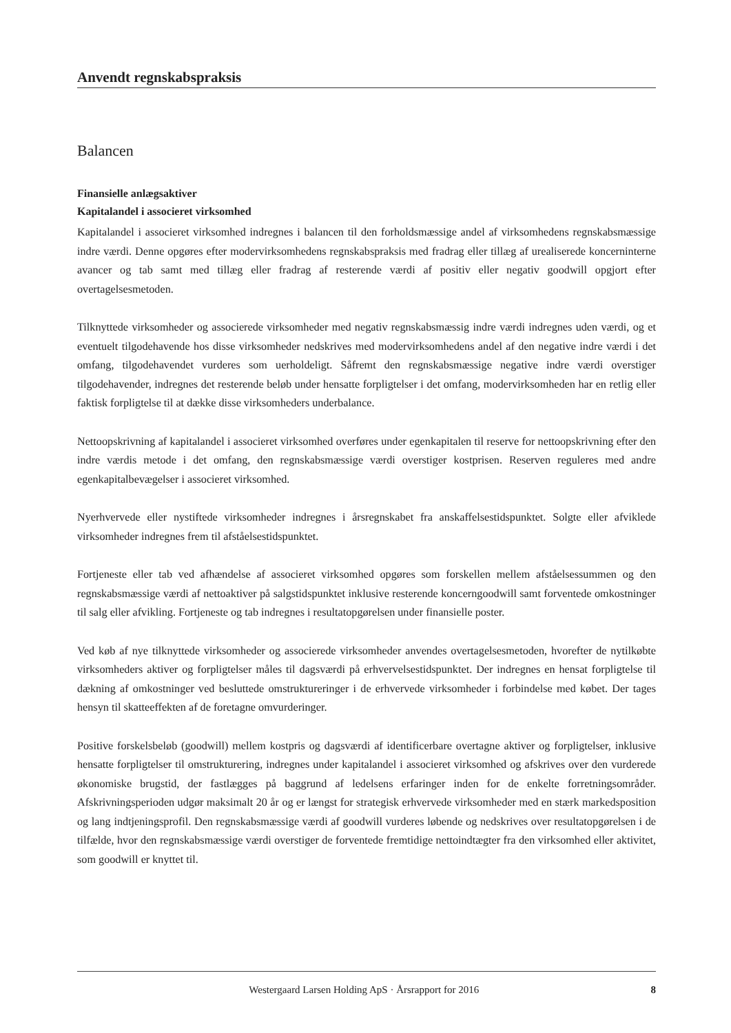Anvendt regnskabspraksis
Balancen
Finansielle anlægsaktiver
Kapitalandel i associeret virksomhed
Kapitalandel i associeret virksomhed indregnes i balancen til den forholdsmæssige andel af virksomhedens regnskabsmæssige indre værdi. Denne opgøres efter modervirksomhedens regnskabspraksis med fradrag eller tillæg af urealiserede koncerninterne avancer og tab samt med tillæg eller fradrag af resterende værdi af positiv eller negativ goodwill opgjort efter overtagelsesmetoden.
Tilknyttede virksomheder og associerede virksomheder med negativ regnskabsmæssig indre værdi indregnes uden værdi, og et eventuelt tilgodehavende hos disse virksomheder nedskrives med modervirksomhedens andel af den negative indre værdi i det omfang, tilgodehavendet vurderes som uerholdeligt. Såfremt den regnskabsmæssige negative indre værdi overstiger tilgodehavender, indregnes det resterende beløb under hensatte forpligtelser i det omfang, modervirksomheden har en retlig eller faktisk forpligtelse til at dække disse virksomheders underbalance.
Nettoopskrivning af kapitalandel i associeret virksomhed overføres under egenkapitalen til reserve for nettoopskrivning efter den indre værdis metode i det omfang, den regnskabsmæssige værdi overstiger kostprisen. Reserven reguleres med andre egenkapitalbevægelser i associeret virksomhed.
Nyerhvervede eller nystiftede virksomheder indregnes i årsregnskabet fra anskaffelsestidspunktet. Solgte eller afviklede virksomheder indregnes frem til afståelsestidspunktet.
Fortjeneste eller tab ved afhændelse af associeret virksomhed opgøres som forskellen mellem afståelsessummen og den regnskabsmæssige værdi af nettoaktiver på salgstidspunktet inklusive resterende koncerngoodwill samt forventede omkostninger til salg eller afvikling. Fortjeneste og tab indregnes i resultatopgørelsen under finansielle poster.
Ved køb af nye tilknyttede virksomheder og associerede virksomheder anvendes overtagelsesmetoden, hvorefter de nytilkøbte virksomheders aktiver og forpligtelser måles til dagsværdi på erhvervelsestidspunktet. Der indregnes en hensat forpligtelse til dækning af omkostninger ved besluttede omstruktureringer i de erhvervede virksomheder i forbindelse med købet. Der tages hensyn til skatteeffekten af de foretagne omvurderinger.
Positive forskelsbeløb (goodwill) mellem kostpris og dagsværdi af identificerbare overtagne aktiver og forpligtelser, inklusive hensatte forpligtelser til omstrukturering, indregnes under kapitalandel i associeret virksomhed og afskrives over den vurderede økonomiske brugstid, der fastlægges på baggrund af ledelsens erfaringer inden for de enkelte forretningsområder. Afskrivningsperioden udgør maksimalt 20 år og er længst for strategisk erhvervede virksomheder med en stærk markedsposition og lang indtjeningsprofil. Den regnskabsmæssige værdi af goodwill vurderes løbende og nedskrives over resultatopgørelsen i de tilfælde, hvor den regnskabsmæssige værdi overstiger de forventede fremtidige nettoindtægter fra den virksomhed eller aktivitet, som goodwill er knyttet til.
Westergaard Larsen Holding ApS · Årsrapport for 2016 8